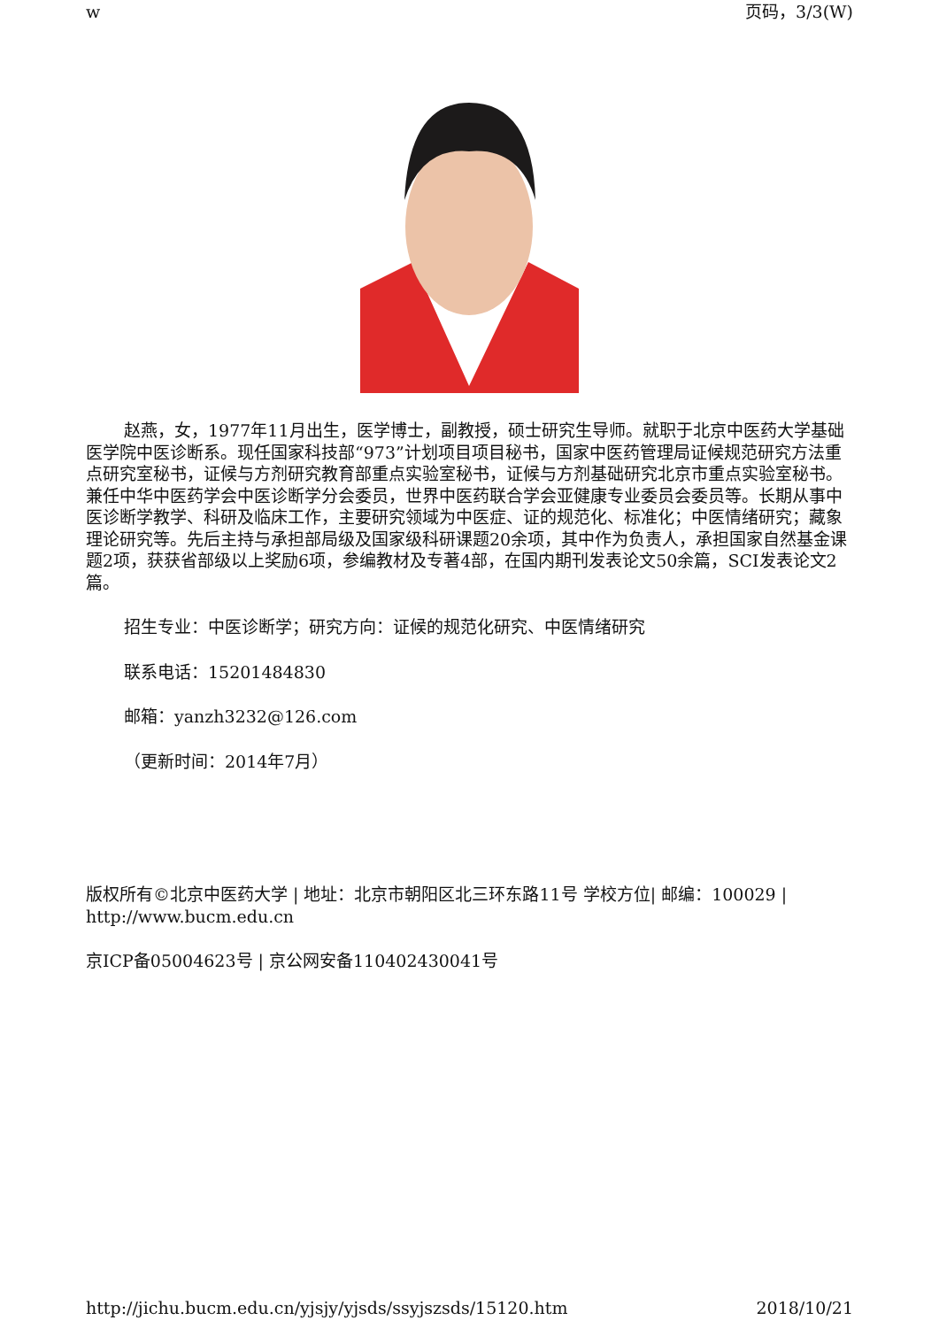w 页码，3/3(W)
赵燕，女，1977年11月出生，医学博士，副教授，硕士研究生导师。就职于北京中医药大学基础医学院中医诊断系。现任国家科技部“973”计划项目项目秘书，国家中医药管理局证候规范研究方法重点研究室秘书，证候与方剂研究教育部重点实验室秘书，证候与方剂基础研究北京市重点实验室秘书。兼任中华中医药学会中医诊断学分会委员，世界中医药联合学会亚健康专业委员会委员等。长期从事中医诊断学教学、科研及临床工作，主要研究领域为中医症、证的规范化、标准化；中医情绪研究；藏象理论研究等。先后主持与承担部局级及国家级科研课题20余项，其中作为负责人，承担国家自然基金课题2项，获获省部级以上奖励6项，参编教材及专著4部，在国内期刊发表论文50余篇，SCI发表论文2篇。
招生专业：中医诊断学；研究方向：证候的规范化研究、中医情绪研究
联系电话：15201484830
邮箱：yanzh3232@126.com
（更新时间：2014年7月）
版权所有©北京中医药大学 | 地址：北京市朝阳区北三环东路11号 学校方位| 邮编：100029 | http://www.bucm.edu.cn
京ICP备05004623号 | 京公网安备110402430041号
http://jichu.bucm.edu.cn/yjsjy/yjsds/ssyjszsds/15120.htm 2018/10/21